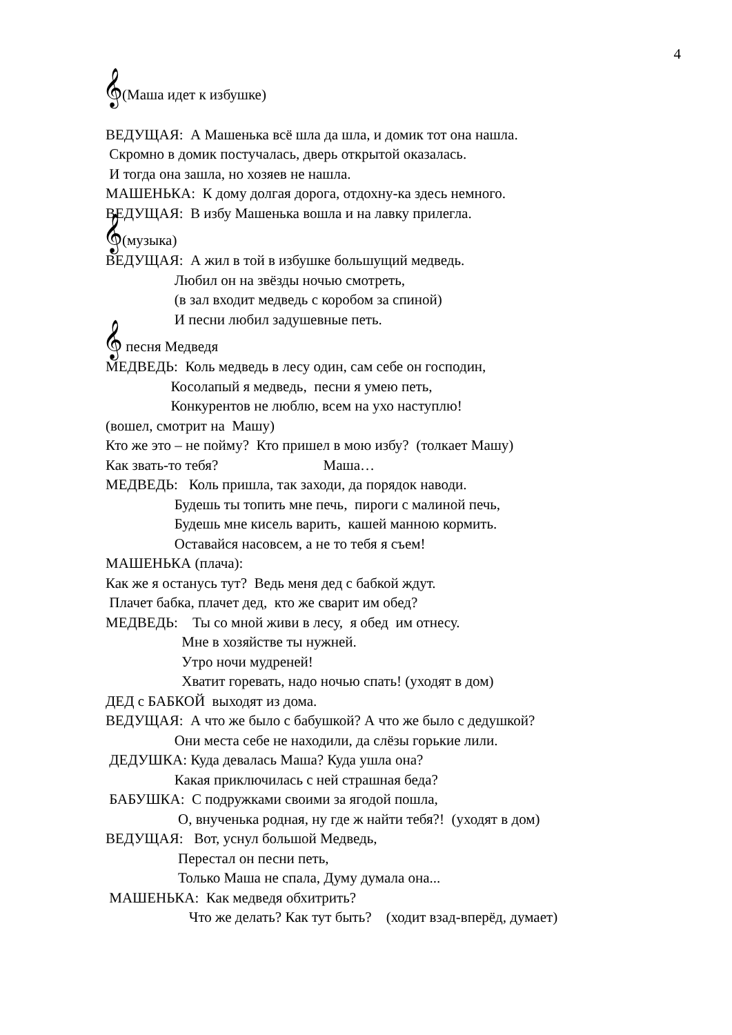4
𝄞(Маша идет к избушке)
ВЕДУЩАЯ: А Машенька всё шла да шла, и домик тот она нашла.
Скромно в домик постучалась, дверь открытой оказалась.
И тогда она зашла, но хозяев не нашла.
МАШЕНЬКА: К дому долгая дорога, отдохну-ка здесь немного.
ВЕДУЩАЯ: В избу Машенька вошла и на лавку прилегла.
𝄞(музыка)
ВЕДУЩАЯ: А жил в той в избушке большущий медведь.
Любил он на звёзды ночью смотреть,
(в зал входит медведь с коробом за спиной)
И песни любил задушевные петь.
𝄞 песня Медведя
МЕДВЕДЬ: Коль медведь в лесу один, сам себе он господин,
Косолапый я медведь, песни я умею петь,
Конкурентов не люблю, всем на ухо наступлю!
(вошел, смотрит на Машу)
Кто же это – не пойму? Кто пришел в мою избу? (толкает Машу)
Как звать-то тебя? Маша…
МЕДВЕДЬ: Коль пришла, так заходи, да порядок наводи.
Будешь ты топить мне печь, пироги с малиной печь,
Будешь мне кисель варить, кашей манною кормить.
Оставайся насовсем, а не то тебя я съем!
МАШЕНЬКА (плача):
Как же я останусь тут? Ведь меня дед с бабкой ждут.
Плачет бабка, плачет дед, кто же сварит им обед?
МЕДВЕДЬ: Ты со мной живи в лесу, я обед им отнесу.
Мне в хозяйстве ты нужней.
Утро ночи мудреней!
Хватит горевать, надо ночью спать! (уходят в дом)
ДЕД с БАБКОЙ выходят из дома.
ВЕДУЩАЯ: А что же было с бабушкой? А что же было с дедушкой?
Они места себе не находили, да слёзы горькие лили.
ДЕДУШКА: Куда девалась Маша? Куда ушла она?
Какая приключилась с ней страшная беда?
БАБУШКА: С подружками своими за ягодой пошла,
О, внученька родная, ну где ж найти тебя?! (уходят в дом)
ВЕДУЩАЯ: Вот, уснул большой Медведь,
Перестал он песни петь,
Только Маша не спала, Думу думала она...
МАШЕНЬКА: Как медведя обхитрить?
Что же делать? Как тут быть? (ходит взад-вперёд, думает)